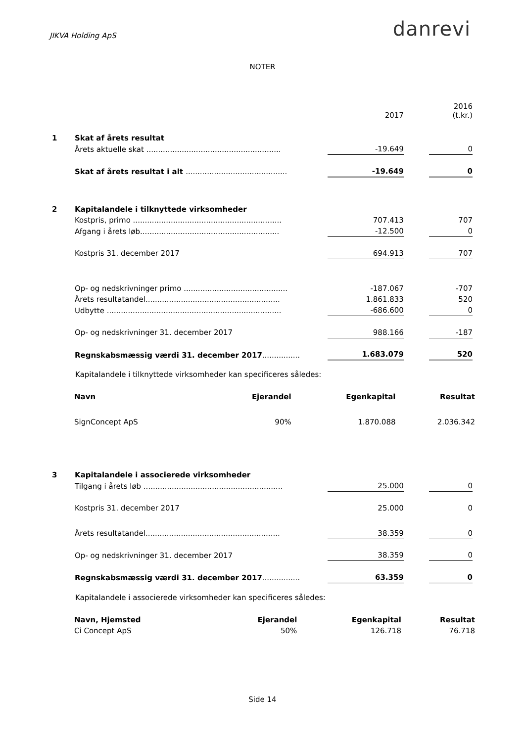JIKVA Holding ApS
danrevi
NOTER
| | | 2017 | | 2016 (t.kr.) |
| 1 | Skat af årets resultat | | | |
| | Årets aktuelle skat ......................................................... | -19.649 | | 0 |
| | Skat af årets resultat i alt ........................................... | -19.649 | | 0 |
| 2 | Kapitalandele i tilknyttede virksomheder | | | |
| | Kostpris, primo ............................................................... | 707.413 | | 707 |
| | Afgang i årets løb........................................................... | -12.500 | | 0 |
| | Kostpris 31. december 2017 | 694.913 | | 707 |
| | Op- og nedskrivninger primo ............................................ | -187.067 | | -707 |
| | Årets resultatandel......................................................... | 1.861.833 | | 520 |
| | Udbytte .......................................................................... | -686.600 | | 0 |
| | Op- og nedskrivninger 31. december 2017 | 988.166 | | -187 |
| | Regnskabsmæssig værdi 31. december 2017 ................ | 1.683.079 | | 520 |
Kapitalandele i tilknyttede virksomheder kan specificeres således:
| Navn | Ejerandel | Egenkapital | Resultat |
| --- | --- | --- | --- |
| SignConcept ApS | 90% | 1.870.088 | 2.036.342 |
| 3 | Kapitalandele i associerede virksomheder | | | |
| | Tilgang i årets løb ........................................................... | 25.000 | | 0 |
| | Kostpris 31. december 2017 | 25.000 | | 0 |
| | Årets resultatandel......................................................... | 38.359 | | 0 |
| | Op- og nedskrivninger 31. december 2017 | 38.359 | | 0 |
| | Regnskabsmæssig værdi 31. december 2017 ................ | 63.359 | | 0 |
Kapitalandele i associerede virksomheder kan specificeres således:
| Navn, Hjemsted | Ejerandel | Egenkapital | Resultat |
| --- | --- | --- | --- |
| Ci Concept ApS | 50% | 126.718 | 76.718 |
Side 14